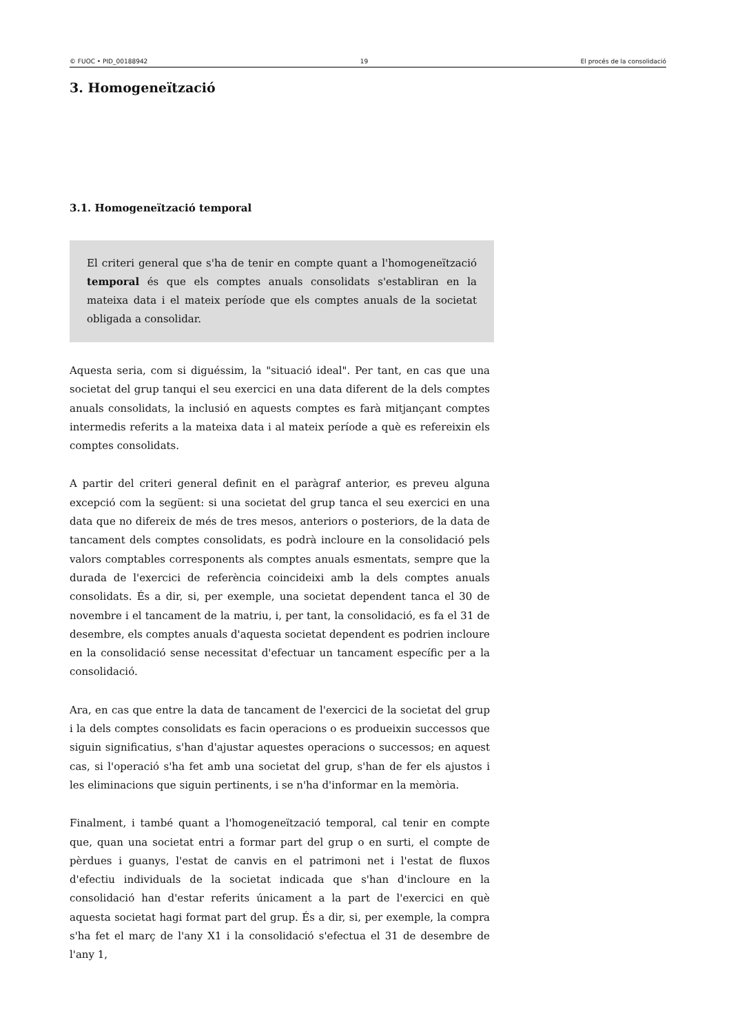© FUOC • PID_00188942 19 El procés de la consolidació
3. Homogeneïtzació
3.1. Homogeneïtzació temporal
El criteri general que s'ha de tenir en compte quant a l'homogeneïtzació temporal és que els comptes anuals consolidats s'establiran en la mateixa data i el mateix període que els comptes anuals de la societat obligada a consolidar.
Aquesta seria, com si diguéssim, la "situació ideal". Per tant, en cas que una societat del grup tanqui el seu exercici en una data diferent de la dels comptes anuals consolidats, la inclusió en aquests comptes es farà mitjançant comptes intermedis referits a la mateixa data i al mateix període a què es refereixin els comptes consolidats.
A partir del criteri general definit en el paràgraf anterior, es preveu alguna excepció com la següent: si una societat del grup tanca el seu exercici en una data que no difereix de més de tres mesos, anteriors o posteriors, de la data de tancament dels comptes consolidats, es podrà incloure en la consolidació pels valors comptables corresponents als comptes anuals esmentats, sempre que la durada de l'exercici de referència coincideixi amb la dels comptes anuals consolidats. És a dir, si, per exemple, una societat dependent tanca el 30 de novembre i el tancament de la matriu, i, per tant, la consolidació, es fa el 31 de desembre, els comptes anuals d'aquesta societat dependent es podrien incloure en la consolidació sense necessitat d'efectuar un tancament específic per a la consolidació.
Ara, en cas que entre la data de tancament de l'exercici de la societat del grup i la dels comptes consolidats es facin operacions o es produeixin successos que siguin significatius, s'han d'ajustar aquestes operacions o successos; en aquest cas, si l'operació s'ha fet amb una societat del grup, s'han de fer els ajustos i les eliminacions que siguin pertinents, i se n'ha d'informar en la memòria.
Finalment, i també quant a l'homogeneïtzació temporal, cal tenir en compte que, quan una societat entri a formar part del grup o en surti, el compte de pèrdues i guanys, l'estat de canvis en el patrimoni net i l'estat de fluxos d'efectiu individuals de la societat indicada que s'han d'incloure en la consolidació han d'estar referits únicament a la part de l'exercici en què aquesta societat hagi format part del grup. És a dir, si, per exemple, la compra s'ha fet el març de l'any X1 i la consolidació s'efectua el 31 de desembre de l'any 1,